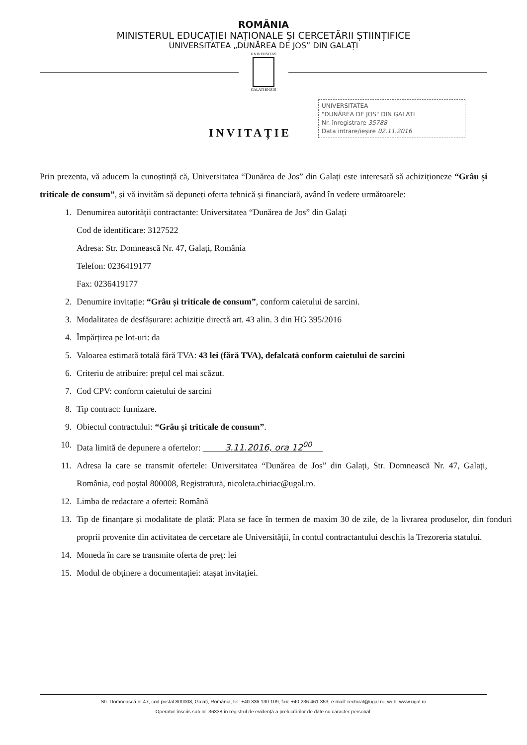ROMÂNIA
MINISTERUL EDUCAȚIEI NAȚIONALE ȘI CERCETĂRII ȘTIINȚIFICE
UNIVERSITATEA „DUNĂREA DE JOS” DIN GALAȚI
UNIVERSITAS
GALATIENSIS
UNIVERSITATEA
"DUNĂREA DE JOS" DIN GALAȚI
Nr. înregistrare 35788
Data intrare/ieșire 02.11.2016
INVITAȚIE
Prin prezenta, vă aducem la cunoștință că, Universitatea “Dunărea de Jos” din Galați este interesată să achiziționeze “Grâu și triticale de consum”, și vă invităm să depuneți oferta tehnică și financiară, având în vedere următoarele:
1. Denumirea autorității contractante: Universitatea “Dunărea de Jos” din Galați
Cod de identificare: 3127522
Adresa: Str. Domnească Nr. 47, Galați, România
Telefon: 0236419177
Fax: 0236419177
2. Denumire invitație: “Grâu și triticale de consum”, conform caietului de sarcini.
3. Modalitatea de desfășurare: achiziție directă art. 43 alin. 3 din HG 395/2016
4. Împărțirea pe lot-uri: da
5. Valoarea estimată totală fără TVA: 43 lei (fără TVA), defalcată conform caietului de sarcini
6. Criteriu de atribuire: prețul cel mai scăzut.
7. Cod CPV: conform caietului de sarcini
8. Tip contract: furnizare.
9. Obiectul contractului: “Grâu și triticale de consum”.
10. Data limită de depunere a ofertelor: 3.11.2016, ora 12<sup>00</sup>
11. Adresa la care se transmit ofertele: Universitatea “Dunărea de Jos” din Galați, Str. Domnească Nr. 47, Galați, România, cod poștal 800008, Registratură, nicoleta.chiriac@ugal.ro.
12. Limba de redactare a ofertei: Română
13. Tip de finanțare și modalitate de plată: Plata se face în termen de maxim 30 de zile, de la livrarea produselor, din fonduri proprii provenite din activitatea de cercetare ale Universității, în contul contractantului deschis la Trezoreria statului.
14. Moneda în care se transmite oferta de preț: lei
15. Modul de obținere a documentației: atașat invitației.
Str. Domnească nr.47, cod postal 800008, Galați, România, tel: +40 336 130 109, fax: +40 236 461 353, e-mail: rectorat@ugal.ro, web: www.ugal.ro
Operator înscris sub nr. 36338 în registrul de evidență a prelucrărilor de date cu caracter personal.